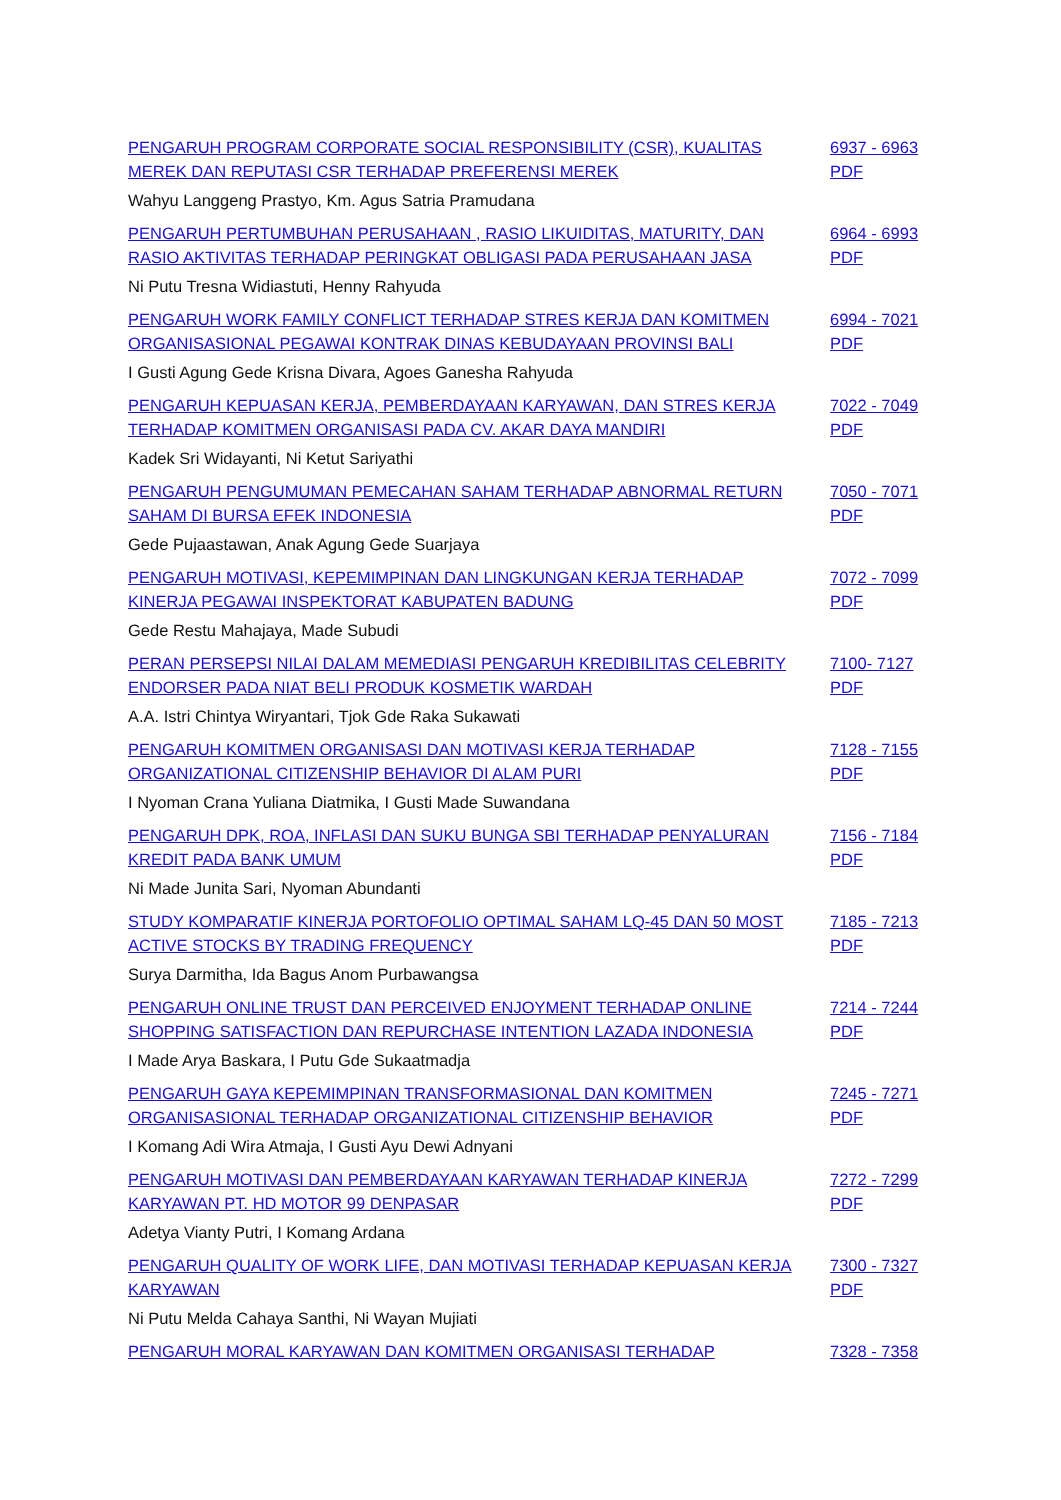| PENGARUH PROGRAM CORPORATE SOCIAL RESPONSIBILITY (CSR), KUALITAS MEREK DAN REPUTASI CSR TERHADAP PREFERENSI MEREK | 6937 - 6963 PDF |
| Wahyu Langgeng Prastyo, Km. Agus Satria Pramudana | |
| PENGARUH PERTUMBUHAN PERUSAHAAN , RASIO LIKUIDITAS, MATURITY, DAN RASIO AKTIVITAS TERHADAP PERINGKAT OBLIGASI PADA PERUSAHAAN JASA | 6964 - 6993 PDF |
| Ni Putu Tresna Widiastuti, Henny Rahyuda | |
| PENGARUH WORK FAMILY CONFLICT TERHADAP STRES KERJA DAN KOMITMEN ORGANISASIONAL PEGAWAI KONTRAK DINAS KEBUDAYAAN PROVINSI BALI | 6994 - 7021 PDF |
| I Gusti Agung Gede Krisna Divara, Agoes Ganesha Rahyuda | |
| PENGARUH KEPUASAN KERJA, PEMBERDAYAAN KARYAWAN, DAN STRES KERJA TERHADAP KOMITMEN ORGANISASI PADA CV. AKAR DAYA MANDIRI | 7022 - 7049 PDF |
| Kadek Sri Widayanti, Ni Ketut Sariyathi | |
| PENGARUH PENGUMUMAN PEMECAHAN SAHAM TERHADAP ABNORMAL RETURN SAHAM DI BURSA EFEK INDONESIA | 7050 - 7071 PDF |
| Gede Pujaastawan, Anak Agung Gede Suarjaya | |
| PENGARUH MOTIVASI, KEPEMIMPINAN DAN LINGKUNGAN KERJA TERHADAP KINERJA PEGAWAI INSPEKTORAT KABUPATEN BADUNG | 7072 - 7099 PDF |
| Gede Restu Mahajaya, Made Subudi | |
| PERAN PERSEPSI NILAI DALAM MEMEDIASI PENGARUH KREDIBILITAS CELEBRITY ENDORSER PADA NIAT BELI PRODUK KOSMETIK WARDAH | 7100- 7127 PDF |
| A.A. Istri Chintya Wiryantari, Tjok Gde Raka Sukawati | |
| PENGARUH KOMITMEN ORGANISASI DAN MOTIVASI KERJA TERHADAP ORGANIZATIONAL CITIZENSHIP BEHAVIOR DI ALAM PURI | 7128 - 7155 PDF |
| I Nyoman Crana Yuliana Diatmika, I Gusti Made Suwandana | |
| PENGARUH DPK, ROA, INFLASI DAN SUKU BUNGA SBI TERHADAP PENYALURAN KREDIT PADA BANK UMUM | 7156 - 7184 PDF |
| Ni Made Junita Sari, Nyoman Abundanti | |
| STUDY KOMPARATIF KINERJA PORTOFOLIO OPTIMAL SAHAM LQ-45 DAN 50 MOST ACTIVE STOCKS BY TRADING FREQUENCY | 7185 - 7213 PDF |
| Surya Darmitha, Ida Bagus Anom Purbawangsa | |
| PENGARUH ONLINE TRUST DAN PERCEIVED ENJOYMENT TERHADAP ONLINE SHOPPING SATISFACTION DAN REPURCHASE INTENTION LAZADA INDONESIA | 7214 - 7244 PDF |
| I Made Arya Baskara, I Putu Gde Sukaatmadja | |
| PENGARUH GAYA KEPEMIMPINAN TRANSFORMASIONAL DAN KOMITMEN ORGANISASIONAL TERHADAP ORGANIZATIONAL CITIZENSHIP BEHAVIOR | 7245 - 7271 PDF |
| I Komang Adi Wira Atmaja, I Gusti Ayu Dewi Adnyani | |
| PENGARUH MOTIVASI DAN PEMBERDAYAAN KARYAWAN TERHADAP KINERJA KARYAWAN PT. HD MOTOR 99 DENPASAR | 7272 - 7299 PDF |
| Adetya Vianty Putri, I Komang Ardana | |
| PENGARUH QUALITY OF WORK LIFE, DAN MOTIVASI TERHADAP KEPUASAN KERJA KARYAWAN | 7300 - 7327 PDF |
| Ni Putu Melda Cahaya Santhi, Ni Wayan Mujiati | |
| PENGARUH MORAL KARYAWAN DAN KOMITMEN ORGANISASI TERHADAP | 7328 - 7358 |